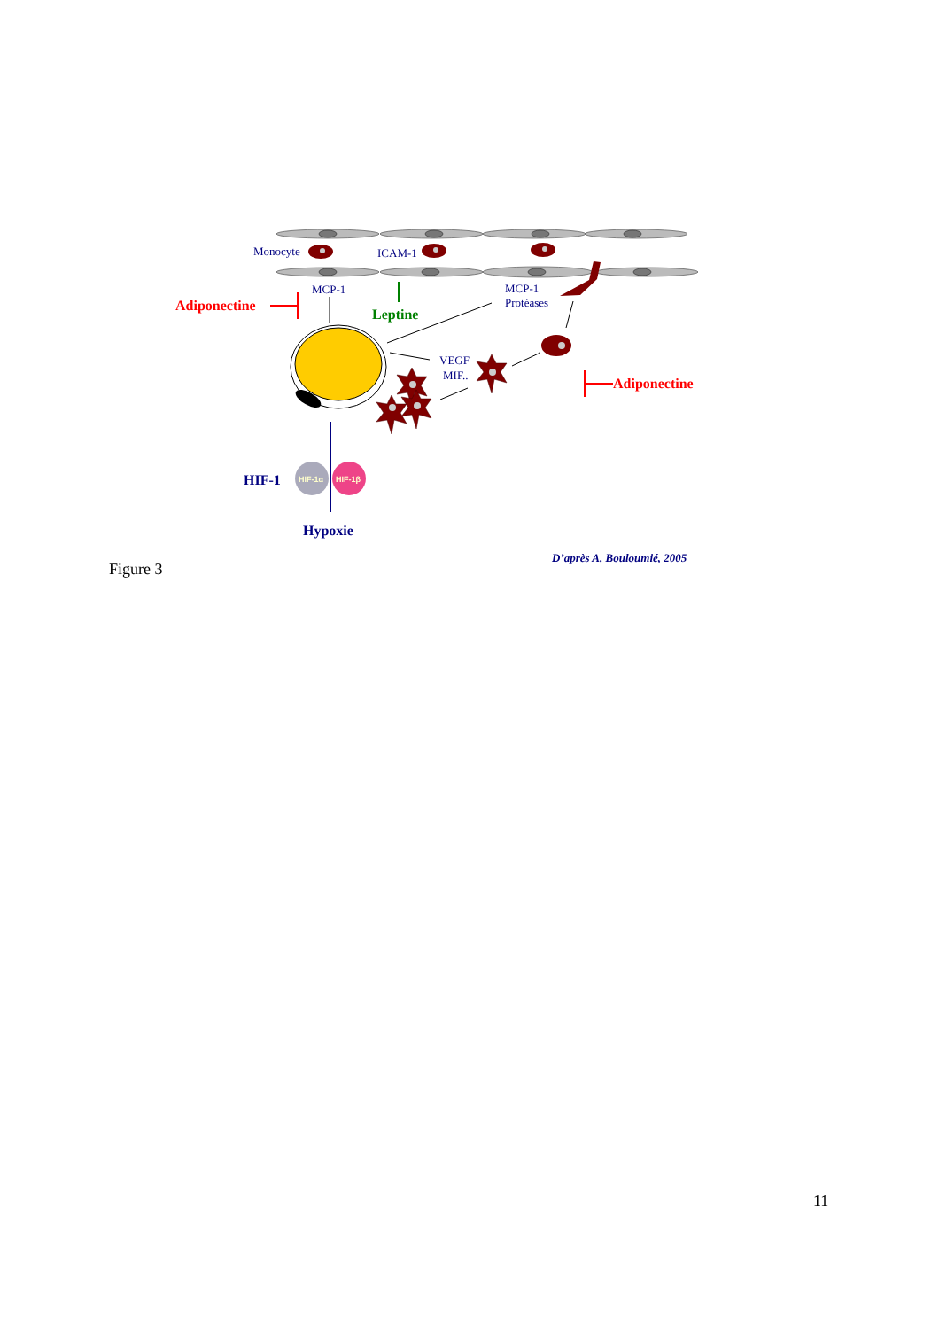Monocyte
ICAM-1
MCP-1
MCP-1
Protéases
VEGF
MIF..
Adiponectine
Adiponectine
Leptine
HIF-1
Hypoxie
HIF-1α
HIF-1β
D’après A. Bouloumié, 2005
Figure 3
11